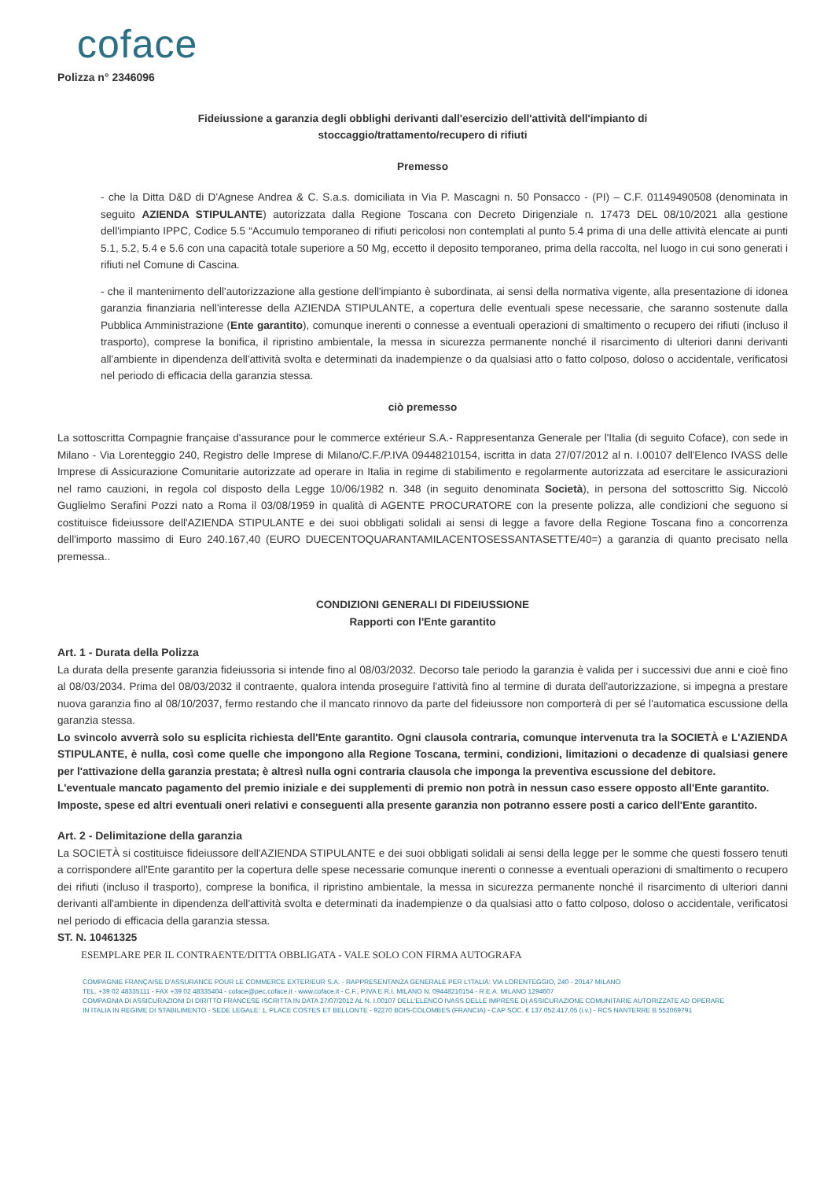coface
Polizza n° 2346096
Fideiussione a garanzia degli obblighi derivanti dall'esercizio dell'attività dell'impianto di
stoccaggio/trattamento/recupero di rifiuti
Premesso
- che la Ditta D&D di D'Agnese Andrea & C. S.a.s. domiciliata in Via P. Mascagni n. 50 Ponsacco - (PI) – C.F. 01149490508 (denominata in seguito AZIENDA STIPULANTE) autorizzata dalla Regione Toscana con Decreto Dirigenziale n. 17473 DEL 08/10/2021 alla gestione dell'impianto IPPC, Codice 5.5 “Accumulo temporaneo di rifiuti pericolosi non contemplati al punto 5.4 prima di una delle attività elencate ai punti 5.1, 5.2, 5.4 e 5.6 con una capacità totale superiore a 50 Mg, eccetto il deposito temporaneo, prima della raccolta, nel luogo in cui sono generati i rifiuti nel Comune di Cascina.
- che il mantenimento dell'autorizzazione alla gestione dell'impianto è subordinata, ai sensi della normativa vigente, alla presentazione di idonea garanzia finanziaria nell'interesse della AZIENDA STIPULANTE, a copertura delle eventuali spese necessarie, che saranno sostenute dalla Pubblica Amministrazione (Ente garantito), comunque inerenti o connesse a eventuali operazioni di smaltimento o recupero dei rifiuti (incluso il trasporto), comprese la bonifica, il ripristino ambientale, la messa in sicurezza permanente nonché il risarcimento di ulteriori danni derivanti all'ambiente in dipendenza dell'attività svolta e determinati da inadempienze o da qualsiasi atto o fatto colposo, doloso o accidentale, verificatosi nel periodo di efficacia della garanzia stessa.
ciò premesso
La sottoscritta Compagnie française d'assurance pour le commerce extérieur S.A.- Rappresentanza Generale per l'Italia (di seguito Coface), con sede in Milano - Via Lorenteggio 240, Registro delle Imprese di Milano/C.F./P.IVA 09448210154, iscritta in data 27/07/2012 al n. I.00107 dell'Elenco IVASS delle Imprese di Assicurazione Comunitarie autorizzate ad operare in Italia in regime di stabilimento e regolarmente autorizzata ad esercitare le assicurazioni nel ramo cauzioni, in regola col disposto della Legge 10/06/1982 n. 348 (in seguito denominata Società), in persona del sottoscritto Sig. Niccolò Guglielmo Serafini Pozzi nato a Roma il 03/08/1959 in qualità di AGENTE PROCURATORE con la presente polizza, alle condizioni che seguono si costituisce fideiussore dell'AZIENDA STIPULANTE e dei suoi obbligati solidali ai sensi di legge a favore della Regione Toscana fino a concorrenza dell'importo massimo di Euro 240.167,40 (EURO DUECENTOQUARANTAMILACENTOSESSANTASETTE/40=) a garanzia di quanto precisato nella premessa..
CONDIZIONI GENERALI DI FIDEIUSSIONE
Rapporti con l'Ente garantito
Art. 1 - Durata della Polizza
La durata della presente garanzia fideiussoria si intende fino al 08/03/2032. Decorso tale periodo la garanzia è valida per i successivi due anni e cioè fino al 08/03/2034. Prima del 08/03/2032 il contraente, qualora intenda proseguire l'attività fino al termine di durata dell'autorizzazione, si impegna a prestare nuova garanzia fino al 08/10/2037, fermo restando che il mancato rinnovo da parte del fideiussore non comporterà di per sé l'automatica escussione della garanzia stessa.
Lo svincolo avverrà solo su esplicita richiesta dell'Ente garantito. Ogni clausola contraria, comunque intervenuta tra la SOCIETÀ e L'AZIENDA STIPULANTE, è nulla, così come quelle che impongono alla Regione Toscana, termini, condizioni, limitazioni o decadenze di qualsiasi genere per l'attivazione della garanzia prestata; è altresì nulla ogni contraria clausola che imponga la preventiva escussione del debitore.
L'eventuale mancato pagamento del premio iniziale e dei supplementi di premio non potrà in nessun caso essere opposto all'Ente garantito.
Imposte, spese ed altri eventuali oneri relativi e conseguenti alla presente garanzia non potranno essere posti a carico dell'Ente garantito.
Art. 2 - Delimitazione della garanzia
La SOCIETÀ si costituisce fideiussore dell'AZIENDA STIPULANTE e dei suoi obbligati solidali ai sensi della legge per le somme che questi fossero tenuti a corrispondere all'Ente garantito per la copertura delle spese necessarie comunque inerenti o connesse a eventuali operazioni di smaltimento o recupero dei rifiuti (incluso il trasporto), comprese la bonifica, il ripristino ambientale, la messa in sicurezza permanente nonché il risarcimento di ulteriori danni derivanti all'ambiente in dipendenza dell'attività svolta e determinati da inadempienze o da qualsiasi atto o fatto colposo, doloso o accidentale, verificatosi nel periodo di efficacia della garanzia stessa.
ST. N. 10461325
ESEMPLARE PER IL CONTRAENTE/DITTA OBBLIGATA - VALE SOLO CON FIRMA AUTOGRAFA
COMPAGNIE FRANÇAISE D'ASSURANCE POUR LE COMMERCE EXTERIEUR S.A. - RAPPRESENTANZA GENERALE PER L'ITALIA: VIA LORENTEGGIO, 240 - 20147 MILANO
TEL. +39 02 48335111 - FAX +39 02 48335404 - coface@pec.coface.it - www.coface.it - C.F., P.IVA E R.I. MILANO N. 09448210154 - R.E.A. MILANO 1294607
COMPAGNIA DI ASSICURAZIONI DI DIRITTO FRANCESE ISCRITTA IN DATA 27/07/2012 AL N. I.00107 DELL'ELENCO IVASS DELLE IMPRESE DI ASSICURAZIONE COMUNITARIE AUTORIZZATE AD OPERARE
IN ITALIA IN REGIME DI STABILIMENTO - SEDE LEGALE: 1, PLACE COSTES ET BELLONTE - 92270 BOIS-COLOMBES (FRANCIA) - CAP SOC. € 137.052.417,05 (i.v.) - RCS NANTERRE B 552069791